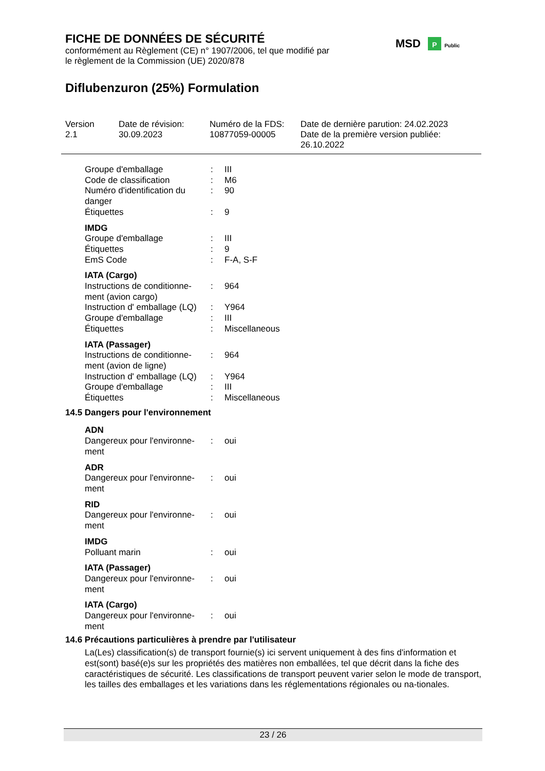FICHE DE DONNÉES DE SÉCURITÉ
conformément au Règlement (CE) n° 1907/2006, tel que modifié par
le règlement de la Commission (UE) 2020/878
Diflubenzuron (25%) Formulation
MSD P Public
Version
2.1
Date de révision:
30.09.2023
Numéro de la FDS:
10877059-00005
Date de dernière parution: 24.02.2023
Date de la première version publiée:
26.10.2022
| Groupe d'emballage | : | III |
| Code de classification | : | M6 |
| Numéro d'identification du danger | : | 90 |
| Étiquettes | : | 9 |
IMDG
| Groupe d'emballage | : | III |
| Étiquettes | : | 9 |
| EmS Code | : | F-A, S-F |
IATA (Cargo)
| Instructions de conditionne-ment (avion cargo) | : | 964 |
| Instruction d' emballage (LQ) | : | Y964 |
| Groupe d'emballage | : | III |
| Étiquettes | : | Miscellaneous |
IATA (Passager)
| Instructions de conditionne-ment (avion de ligne) | : | 964 |
| Instruction d' emballage (LQ) | : | Y964 |
| Groupe d'emballage | : | III |
| Étiquettes | : | Miscellaneous |
14.5 Dangers pour l'environnement
ADN
| Dangereux pour l'environne-ment | : | oui |
ADR
| Dangereux pour l'environne-ment | : | oui |
RID
| Dangereux pour l'environne-ment | : | oui |
IMDG
| Polluant marin | : | oui |
IATA (Passager)
| Dangereux pour l'environne-ment | : | oui |
IATA (Cargo)
| Dangereux pour l'environne-ment | : | oui |
14.6 Précautions particulières à prendre par l'utilisateur
La(Les) classification(s) de transport fournie(s) ici servent uniquement à des fins d'information et est(sont) basé(e)s sur les propriétés des matières non emballées, tel que décrit dans la fiche des caractéristiques de sécurité. Les classifications de transport peuvent varier selon le mode de transport, les tailles des emballages et les variations dans les réglementations régionales ou na-tionales.
23 / 26